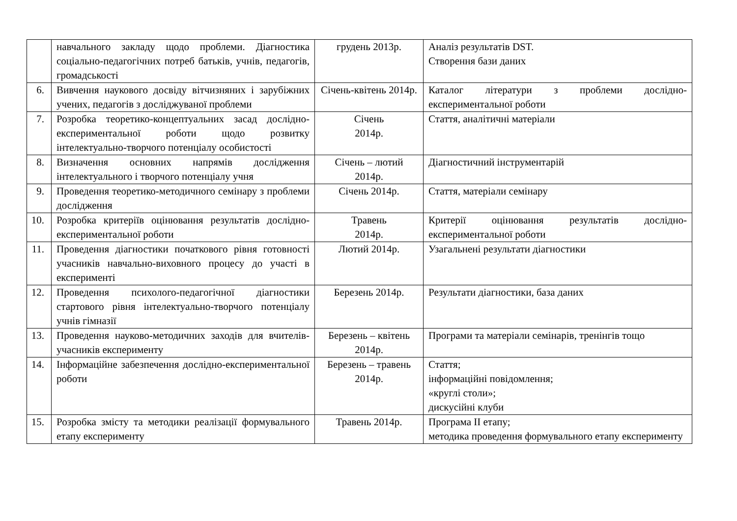| | навчального закладу щодо проблеми. Діагностика соціально-педагогічних потреб батьків, учнів, педагогів, громадськості | грудень 2013р. | Аналіз результатів DST. Створення бази даних |
| 6. | Вивчення наукового досвіду вітчизняних і зарубіжних учених, педагогів з досліджуваної проблеми | Січень-квітень 2014р. | Каталог літератури з проблеми дослідно-експериментальної роботи |
| 7. | Розробка теоретико-концептуальних засад дослідно-експериментальної роботи щодо розвитку інтелектуально-творчого потенціалу особистості | Січень 2014р. | Стаття, аналітичні матеріали |
| 8. | Визначення основних напрямів дослідження інтелектуального і творчого потенціалу учня | Січень – лютий 2014р. | Діагностичний інструментарій |
| 9. | Проведення теоретико-методичного семінару з проблеми дослідження | Січень 2014р. | Стаття, матеріали семінару |
| 10. | Розробка критеріїв оцінювання результатів дослідно-експериментальної роботи | Травень 2014р. | Критерії оцінювання результатів дослідно-експериментальної роботи |
| 11. | Проведення діагностики початкового рівня готовності учасників навчально-виховного процесу до участі в експерименті | Лютий 2014р. | Узагальнені результати діагностики |
| 12. | Проведення психолого-педагогічної діагностики стартового рівня інтелектуально-творчого потенціалу учнів гімназії | Березень 2014р. | Результати діагностики, база даних |
| 13. | Проведення науково-методичних заходів для вчителів-учасників експерименту | Березень – квітень 2014р. | Програми та матеріали семінарів, тренінгів тощо |
| 14. | Інформаційне забезпечення дослідно-експериментальної роботи | Березень – травень 2014р. | Стаття; інформаційні повідомлення; «круглі столи»; дискусійні клуби |
| 15. | Розробка змісту та методики реалізації формувального етапу експерименту | Травень 2014р. | Програма ІІ етапу; методика проведення формувального етапу експерименту |